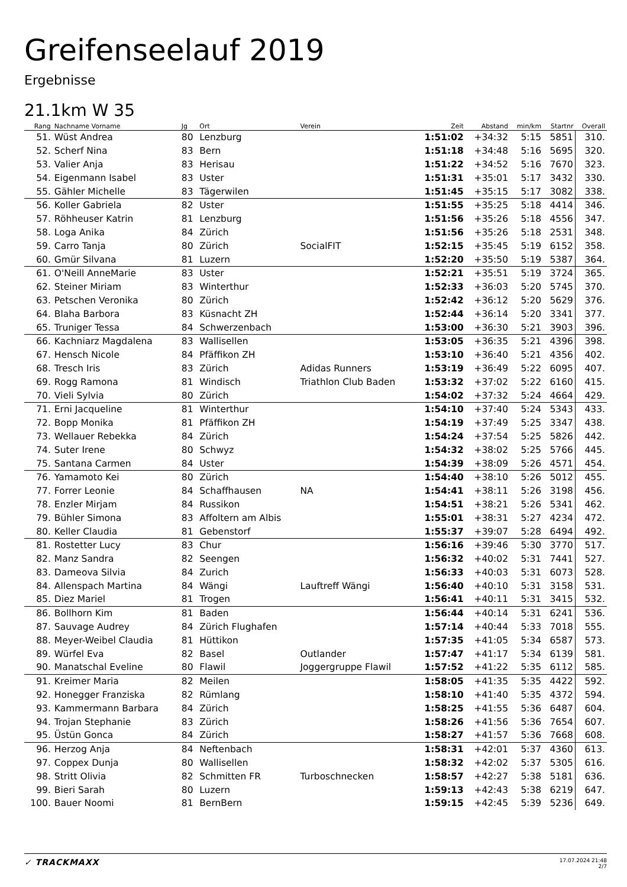Greifenseelauf 2019
Ergebnisse
21.1km W 35
| Rang | Nachname Vorname | Jg | Ort | Verein | Zeit | Abstand | min/km | Startnr | Overall |
| --- | --- | --- | --- | --- | --- | --- | --- | --- | --- |
| 51. | Wüst Andrea | 80 | Lenzburg | | 1:51:02 | +34:32 | 5:15 | 5851 | 310. |
| 52. | Scherf Nina | 83 | Bern | | 1:51:18 | +34:48 | 5:16 | 5695 | 320. |
| 53. | Valier Anja | 83 | Herisau | | 1:51:22 | +34:52 | 5:16 | 7670 | 323. |
| 54. | Eigenmann Isabel | 83 | Uster | | 1:51:31 | +35:01 | 5:17 | 3432 | 330. |
| 55. | Gähler Michelle | 83 | Tägerwilen | | 1:51:45 | +35:15 | 5:17 | 3082 | 338. |
| 56. | Koller Gabriela | 82 | Uster | | 1:51:55 | +35:25 | 5:18 | 4414 | 346. |
| 57. | Röhheuser Katrin | 81 | Lenzburg | | 1:51:56 | +35:26 | 5:18 | 4556 | 347. |
| 58. | Loga Anika | 84 | Zürich | | 1:51:56 | +35:26 | 5:18 | 2531 | 348. |
| 59. | Carro Tanja | 80 | Zürich | SocialFIT | 1:52:15 | +35:45 | 5:19 | 6152 | 358. |
| 60. | Gmür Silvana | 81 | Luzern | | 1:52:20 | +35:50 | 5:19 | 5387 | 364. |
| 61. | O'Neill AnneMarie | 83 | Uster | | 1:52:21 | +35:51 | 5:19 | 3724 | 365. |
| 62. | Steiner Miriam | 83 | Winterthur | | 1:52:33 | +36:03 | 5:20 | 5745 | 370. |
| 63. | Petschen Veronika | 80 | Zürich | | 1:52:42 | +36:12 | 5:20 | 5629 | 376. |
| 64. | Blaha Barbora | 83 | Küsnacht ZH | | 1:52:44 | +36:14 | 5:20 | 3341 | 377. |
| 65. | Truniger Tessa | 84 | Schwerzenbach | | 1:53:00 | +36:30 | 5:21 | 3903 | 396. |
| 66. | Kachniarz Magdalena | 83 | Wallisellen | | 1:53:05 | +36:35 | 5:21 | 4396 | 398. |
| 67. | Hensch Nicole | 84 | Pfäffikon ZH | | 1:53:10 | +36:40 | 5:21 | 4356 | 402. |
| 68. | Tresch Iris | 83 | Zürich | Adidas Runners | 1:53:19 | +36:49 | 5:22 | 6095 | 407. |
| 69. | Rogg Ramona | 81 | Windisch | Triathlon Club Baden | 1:53:32 | +37:02 | 5:22 | 6160 | 415. |
| 70. | Vieli Sylvia | 80 | Zürich | | 1:54:02 | +37:32 | 5:24 | 4664 | 429. |
| 71. | Erni Jacqueline | 81 | Winterthur | | 1:54:10 | +37:40 | 5:24 | 5343 | 433. |
| 72. | Bopp Monika | 81 | Pfäffikon ZH | | 1:54:19 | +37:49 | 5:25 | 3347 | 438. |
| 73. | Wellauer Rebekka | 84 | Zürich | | 1:54:24 | +37:54 | 5:25 | 5826 | 442. |
| 74. | Suter Irene | 80 | Schwyz | | 1:54:32 | +38:02 | 5:25 | 5766 | 445. |
| 75. | Santana Carmen | 84 | Uster | | 1:54:39 | +38:09 | 5:26 | 4571 | 454. |
| 76. | Yamamoto Kei | 80 | Zürich | | 1:54:40 | +38:10 | 5:26 | 5012 | 455. |
| 77. | Forrer Leonie | 84 | Schaffhausen | NA | 1:54:41 | +38:11 | 5:26 | 3198 | 456. |
| 78. | Enzler Mirjam | 84 | Russikon | | 1:54:51 | +38:21 | 5:26 | 5341 | 462. |
| 79. | Bühler Simona | 83 | Affoltern am Albis | | 1:55:01 | +38:31 | 5:27 | 4234 | 472. |
| 80. | Keller Claudia | 81 | Gebenstorf | | 1:55:37 | +39:07 | 5:28 | 6494 | 492. |
| 81. | Rostetter Lucy | 83 | Chur | | 1:56:16 | +39:46 | 5:30 | 3770 | 517. |
| 82. | Manz Sandra | 82 | Seengen | | 1:56:32 | +40:02 | 5:31 | 7441 | 527. |
| 83. | Dameova Silvia | 84 | Zurich | | 1:56:33 | +40:03 | 5:31 | 6073 | 528. |
| 84. | Allenspach Martina | 84 | Wängi | Lauftreff Wängi | 1:56:40 | +40:10 | 5:31 | 3158 | 531. |
| 85. | Diez Mariel | 81 | Trogen | | 1:56:41 | +40:11 | 5:31 | 3415 | 532. |
| 86. | Bollhorn Kim | 81 | Baden | | 1:56:44 | +40:14 | 5:31 | 6241 | 536. |
| 87. | Sauvage Audrey | 84 | Zürich Flughafen | | 1:57:14 | +40:44 | 5:33 | 7018 | 555. |
| 88. | Meyer-Weibel Claudia | 81 | Hüttikon | | 1:57:35 | +41:05 | 5:34 | 6587 | 573. |
| 89. | Würfel Eva | 82 | Basel | Outlander | 1:57:47 | +41:17 | 5:34 | 6139 | 581. |
| 90. | Manatschal Eveline | 80 | Flawil | Joggergruppe Flawil | 1:57:52 | +41:22 | 5:35 | 6112 | 585. |
| 91. | Kreimer Maria | 82 | Meilen | | 1:58:05 | +41:35 | 5:35 | 4422 | 592. |
| 92. | Honegger Franziska | 82 | Rümlang | | 1:58:10 | +41:40 | 5:35 | 4372 | 594. |
| 93. | Kammermann Barbara | 84 | Zürich | | 1:58:25 | +41:55 | 5:36 | 6487 | 604. |
| 94. | Trojan Stephanie | 83 | Zürich | | 1:58:26 | +41:56 | 5:36 | 7654 | 607. |
| 95. | Üstün Gonca | 84 | Zürich | | 1:58:27 | +41:57 | 5:36 | 7668 | 608. |
| 96. | Herzog Anja | 84 | Neftenbach | | 1:58:31 | +42:01 | 5:37 | 4360 | 613. |
| 97. | Coppex Dunja | 80 | Wallisellen | | 1:58:32 | +42:02 | 5:37 | 5305 | 616. |
| 98. | Stritt Olivia | 82 | Schmitten FR | Turboschnecken | 1:58:57 | +42:27 | 5:38 | 5181 | 636. |
| 99. | Bieri Sarah | 80 | Luzern | | 1:59:13 | +42:43 | 5:38 | 6219 | 647. |
| 100. | Bauer Noomi | 81 | BernBern | | 1:59:15 | +42:45 | 5:39 | 5236 | 649. |
✓ TRACKMAXX
17.07.2024 21:48
2/7